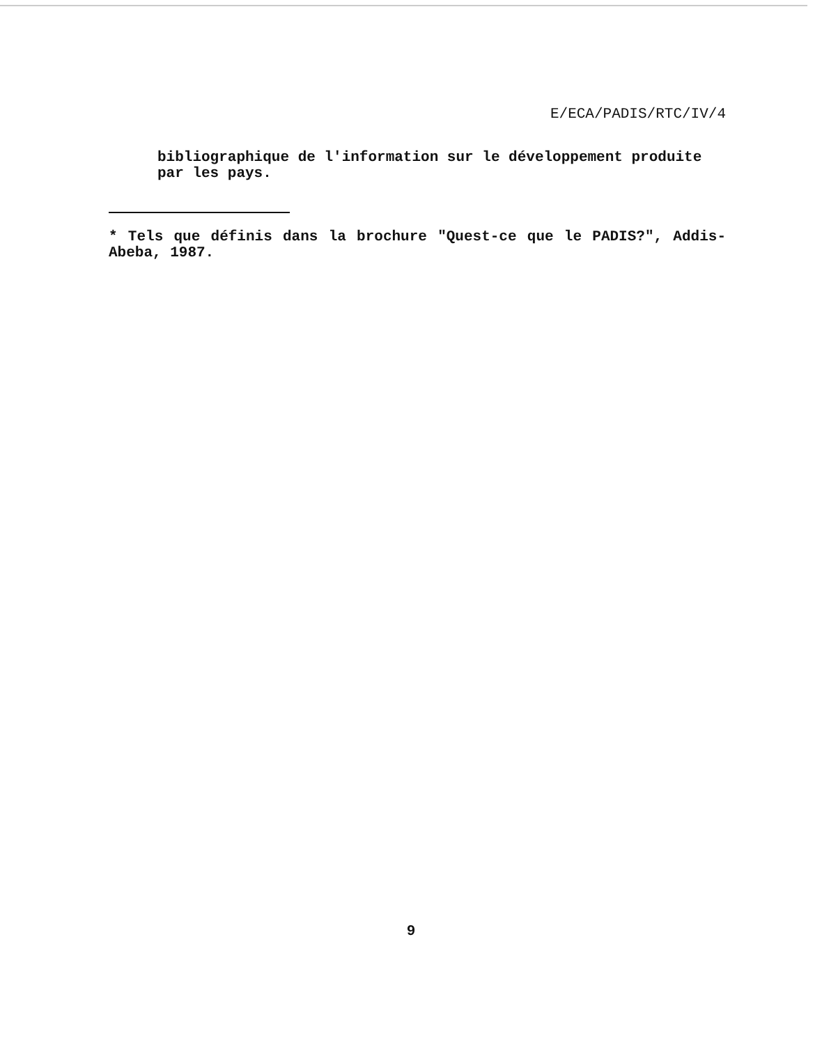E/ECA/PADIS/RTC/IV/4
bibliographique de l'information sur le développement produite par les pays.
* Tels que définis dans la brochure "Quest-ce que le PADIS?", Addis-Abeba, 1987.
9